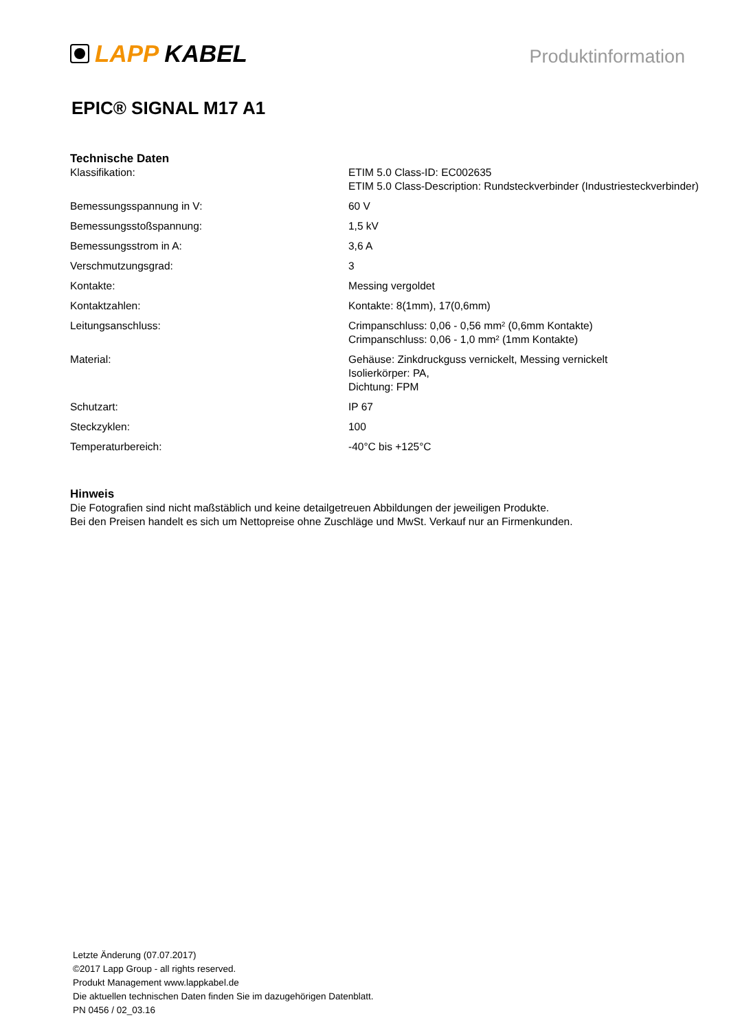LAPP KABEL
Produktinformation
EPIC® SIGNAL M17 A1
Technische Daten
| Klassifikation: | ETIM 5.0 Class-ID: EC002635 ETIM 5.0 Class-Description: Rundsteckverbinder (Industriesteckverbinder) |
| Bemessungsspannung in V: | 60 V |
| Bemessungsstoßspannung: | 1,5 kV |
| Bemessungsstrom in A: | 3,6 A |
| Verschmutzungsgrad: | 3 |
| Kontakte: | Messing vergoldet |
| Kontaktzahlen: | Kontakte: 8(1mm), 17(0,6mm) |
| Leitungsanschluss: | Crimpanschluss: 0,06 - 0,56 mm² (0,6mm Kontakte) Crimpanschluss: 0,06 - 1,0 mm² (1mm Kontakte) |
| Material: | Gehäuse: Zinkdruckguss vernickelt, Messing vernickelt Isolierkörper: PA, Dichtung: FPM |
| Schutzart: | IP 67 |
| Steckzyklen: | 100 |
| Temperaturbereich: | -40°C bis +125°C |
Hinweis
Die Fotografien sind nicht maßstäblich und keine detailgetreuen Abbildungen der jeweiligen Produkte.
Bei den Preisen handelt es sich um Nettopreise ohne Zuschläge und MwSt. Verkauf nur an Firmenkunden.
Letzte Änderung (07.07.2017)
©2017 Lapp Group - all rights reserved.
Produkt Management www.lappkabel.de
Die aktuellen technischen Daten finden Sie im dazugehörigen Datenblatt.
PN 0456 / 02_03.16